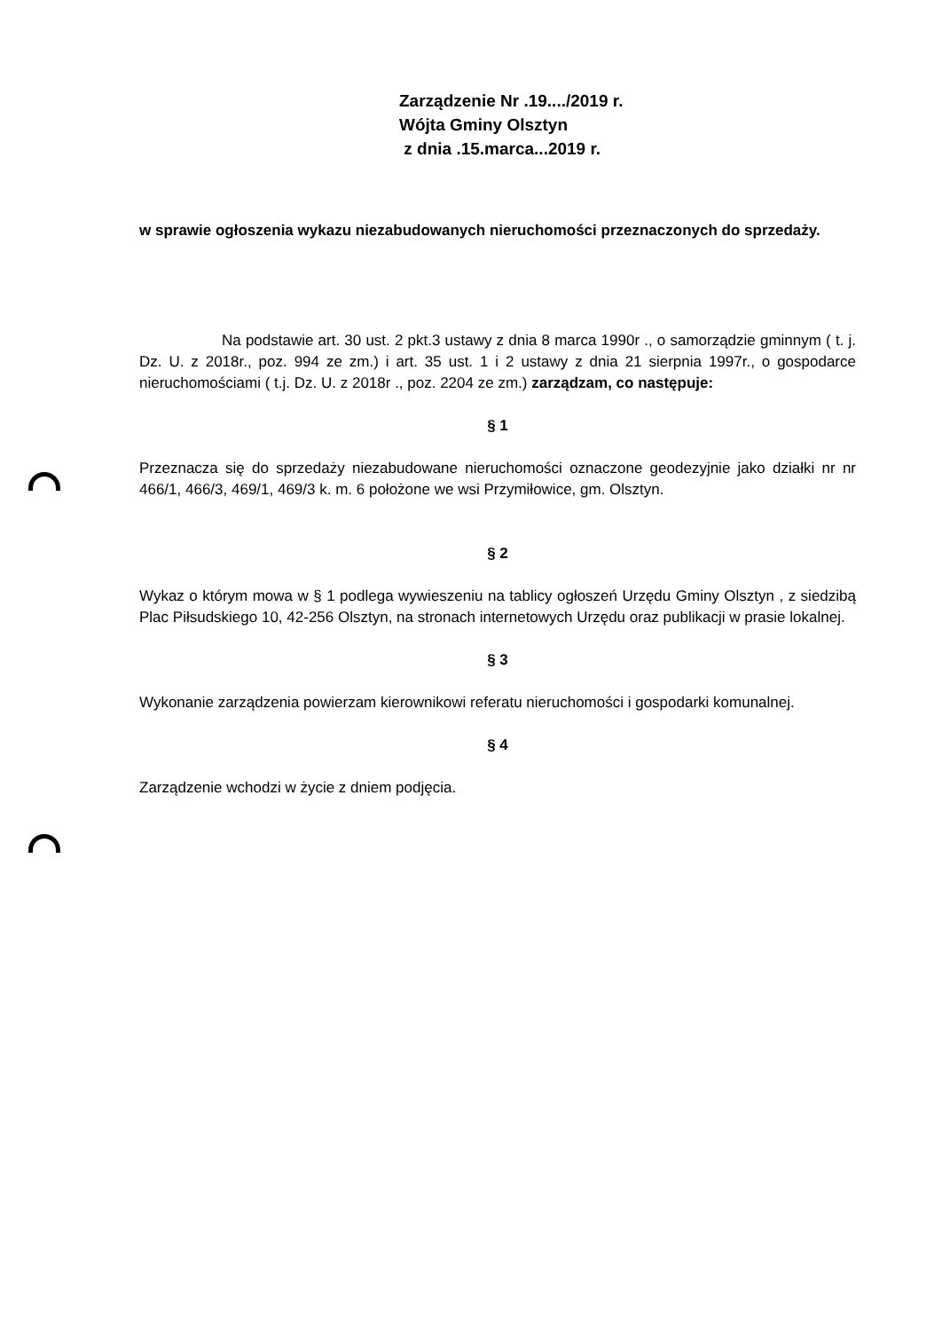Zarządzenie Nr .19..../2019 r.
Wójta Gminy Olsztyn
z dnia .15.marca...2019 r.
w sprawie ogłoszenia wykazu niezabudowanych nieruchomości przeznaczonych do sprzedaży.
Na podstawie art. 30 ust. 2 pkt.3 ustawy z dnia 8 marca 1990r ., o samorządzie gminnym ( t. j. Dz. U. z 2018r., poz. 994 ze zm.) i art. 35 ust. 1 i 2 ustawy z dnia 21 sierpnia 1997r., o gospodarce nieruchomościami ( t.j. Dz. U. z 2018r ., poz. 2204 ze zm.) zarządzam, co następuje:
§ 1
Przeznacza się do sprzedaży niezabudowane nieruchomości oznaczone geodezyjnie jako działki nr nr 466/1, 466/3, 469/1, 469/3 k. m. 6 położone we wsi Przymiłowice, gm. Olsztyn.
§ 2
Wykaz o którym mowa w § 1 podlega wywieszeniu na tablicy ogłoszeń Urzędu Gminy Olsztyn , z siedzibą Plac Piłsudskiego 10, 42-256 Olsztyn, na stronach internetowych Urzędu oraz publikacji w prasie lokalnej.
§ 3
Wykonanie zarządzenia powierzam kierownikowi referatu nieruchomości i gospodarki komunalnej.
§ 4
Zarządzenie wchodzi w życie z dniem podjęcia.